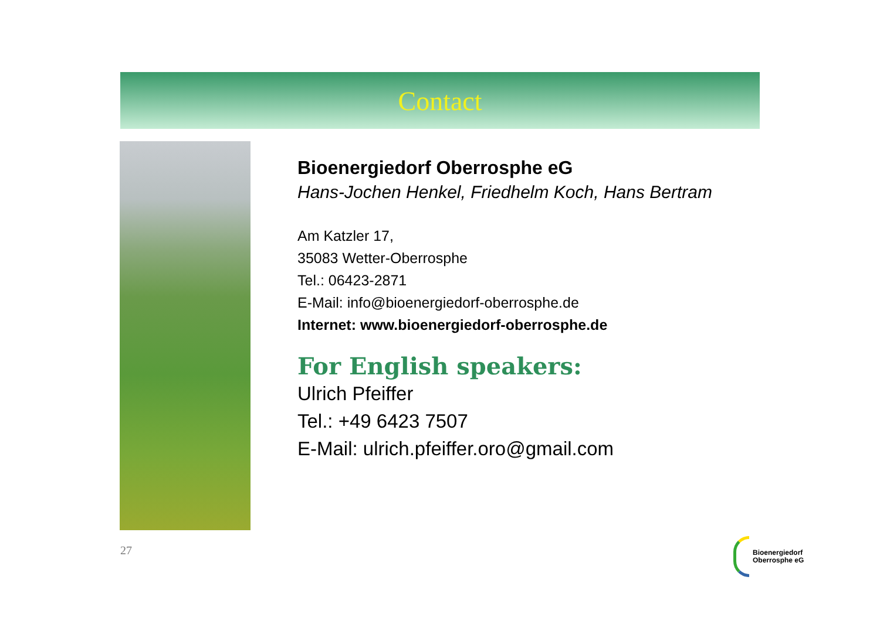Contact
Bioenergiedorf Oberrosphe eG
Hans-Jochen Henkel, Friedhelm Koch, Hans Bertram
Am Katzler 17,
35083 Wetter-Oberrosphe
Tel.: 06423-2871
E-Mail: info@bioenergiedorf-oberrosphe.de
Internet: www.bioenergiedorf-oberrosphe.de
For English speakers:
Ulrich Pfeiffer
Tel.: +49 6423 7507
E-Mail: ulrich.pfeiffer.oro@gmail.com
27
Bioenergiedorf
Oberrosphe eG